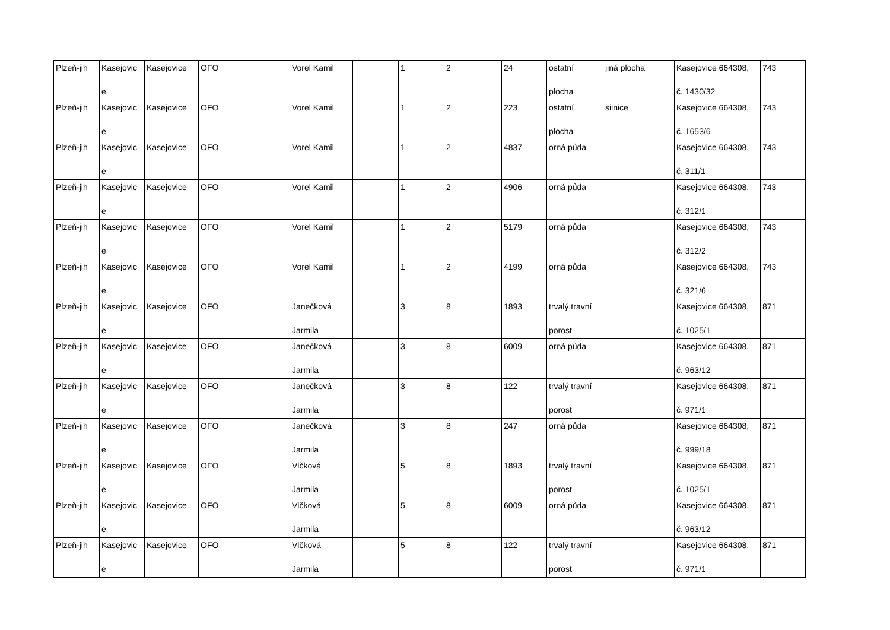| Plzeň-jih | Kasejovic e | Kasejovice | OFO | | Vorel Kamil | | 1 | 2 | 24 | ostatní plocha | jiná plocha | Kasejovice 664308, č. 1430/32 | 743 |
| Plzeň-jih | Kasejovic e | Kasejovice | OFO | | Vorel Kamil | | 1 | 2 | 223 | ostatní plocha | silnice | Kasejovice 664308, č. 1653/6 | 743 |
| Plzeň-jih | Kasejovic e | Kasejovice | OFO | | Vorel Kamil | | 1 | 2 | 4837 | orná půda | | Kasejovice 664308, č. 311/1 | 743 |
| Plzeň-jih | Kasejovic e | Kasejovice | OFO | | Vorel Kamil | | 1 | 2 | 4906 | orná půda | | Kasejovice 664308, č. 312/1 | 743 |
| Plzeň-jih | Kasejovic e | Kasejovice | OFO | | Vorel Kamil | | 1 | 2 | 5179 | orná půda | | Kasejovice 664308, č. 312/2 | 743 |
| Plzeň-jih | Kasejovic e | Kasejovice | OFO | | Vorel Kamil | | 1 | 2 | 4199 | orná půda | | Kasejovice 664308, č. 321/6 | 743 |
| Plzeň-jih | Kasejovic e | Kasejovice | OFO | | Janečková Jarmila | | 3 | 8 | 1893 | trvalý travní porost | | Kasejovice 664308, č. 1025/1 | 871 |
| Plzeň-jih | Kasejovic e | Kasejovice | OFO | | Janečková Jarmila | | 3 | 8 | 6009 | orná půda | | Kasejovice 664308, č. 963/12 | 871 |
| Plzeň-jih | Kasejovic e | Kasejovice | OFO | | Janečková Jarmila | | 3 | 8 | 122 | trvalý travní porost | | Kasejovice 664308, č. 971/1 | 871 |
| Plzeň-jih | Kasejovic e | Kasejovice | OFO | | Janečková Jarmila | | 3 | 8 | 247 | orná půda | | Kasejovice 664308, č. 999/18 | 871 |
| Plzeň-jih | Kasejovic e | Kasejovice | OFO | | Vlčková Jarmila | | 5 | 8 | 1893 | trvalý travní porost | | Kasejovice 664308, č. 1025/1 | 871 |
| Plzeň-jih | Kasejovic e | Kasejovice | OFO | | Vlčková Jarmila | | 5 | 8 | 6009 | orná půda | | Kasejovice 664308, č. 963/12 | 871 |
| Plzeň-jih | Kasejovic e | Kasejovice | OFO | | Vlčková Jarmila | | 5 | 8 | 122 | trvalý travní porost | | Kasejovice 664308, č. 971/1 | 871 |